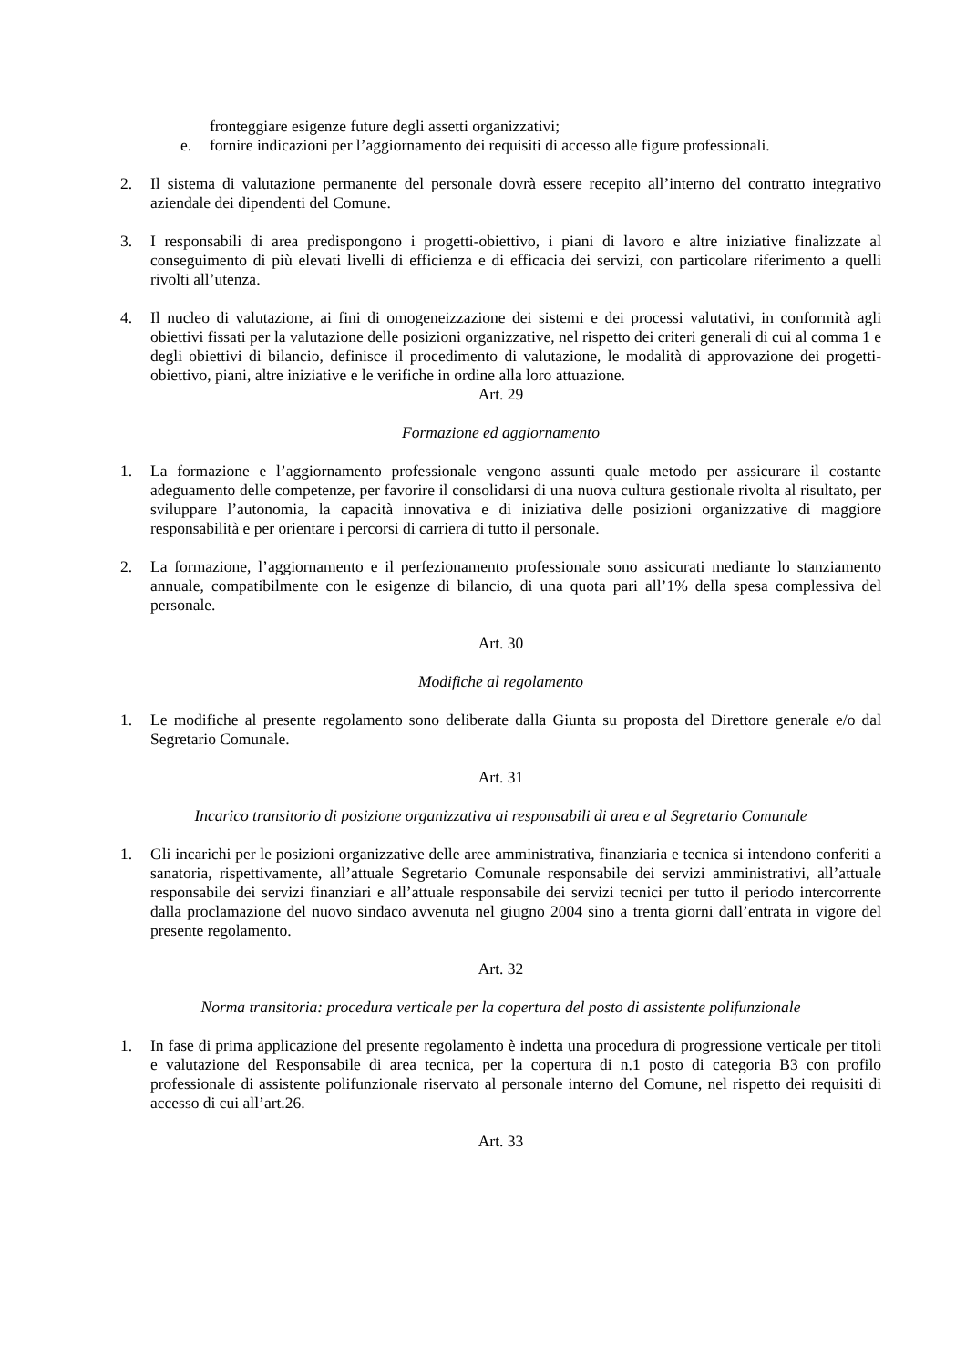fronteggiare esigenze future degli assetti organizzativi;
e. fornire indicazioni per l’aggiornamento dei requisiti di accesso alle figure professionali.
2. Il sistema di valutazione permanente del personale dovrà essere recepito all’interno del contratto integrativo aziendale dei dipendenti del Comune.
3. I responsabili di area predispongono i progetti-obiettivo, i piani di lavoro e altre iniziative finalizzate al conseguimento di più elevati livelli di efficienza e di efficacia dei servizi, con particolare riferimento a quelli rivolti all’utenza.
4. Il nucleo di valutazione, ai fini di omogeneizzazione dei sistemi e dei processi valutativi, in conformità agli obiettivi fissati per la valutazione delle posizioni organizzative, nel rispetto dei criteri generali di cui al comma 1 e degli obiettivi di bilancio, definisce il procedimento di valutazione, le modalità di approvazione dei progetti-obiettivo, piani, altre iniziative e le verifiche in ordine alla loro attuazione.
Art. 29
Formazione ed aggiornamento
1. La formazione e l’aggiornamento professionale vengono assunti quale metodo per assicurare il costante adeguamento delle competenze, per favorire il consolidarsi di una nuova cultura gestionale rivolta al risultato, per sviluppare l’autonomia, la capacità innovativa e di iniziativa delle posizioni organizzative di maggiore responsabilità e per orientare i percorsi di carriera di tutto il personale.
2. La formazione, l’aggiornamento e il perfezionamento professionale sono assicurati mediante lo stanziamento annuale, compatibilmente con le esigenze di bilancio, di una quota pari all’1% della spesa complessiva del personale.
Art. 30
Modifiche al regolamento
1. Le modifiche al presente regolamento sono deliberate dalla Giunta su proposta del Direttore generale e/o dal Segretario Comunale.
Art. 31
Incarico transitorio di posizione organizzativa ai responsabili di area e al Segretario Comunale
1. Gli incarichi per le posizioni organizzative delle aree amministrativa, finanziaria e tecnica si intendono conferiti a sanatoria, rispettivamente, all’attuale Segretario Comunale responsabile dei servizi amministrativi, all’attuale responsabile dei servizi finanziari e all’attuale responsabile dei servizi tecnici per tutto il periodo intercorrente dalla proclamazione del nuovo sindaco avvenuta nel giugno 2004 sino a trenta giorni dall’entrata in vigore del presente regolamento.
Art. 32
Norma transitoria: procedura verticale per la copertura del posto di assistente polifunzionale
1. In fase di prima applicazione del presente regolamento è indetta una procedura di progressione verticale per titoli e valutazione del Responsabile di area tecnica, per la copertura di n.1 posto di categoria B3 con profilo professionale di assistente polifunzionale riservato al personale interno del Comune, nel rispetto dei requisiti di accesso di cui all’art.26.
Art. 33